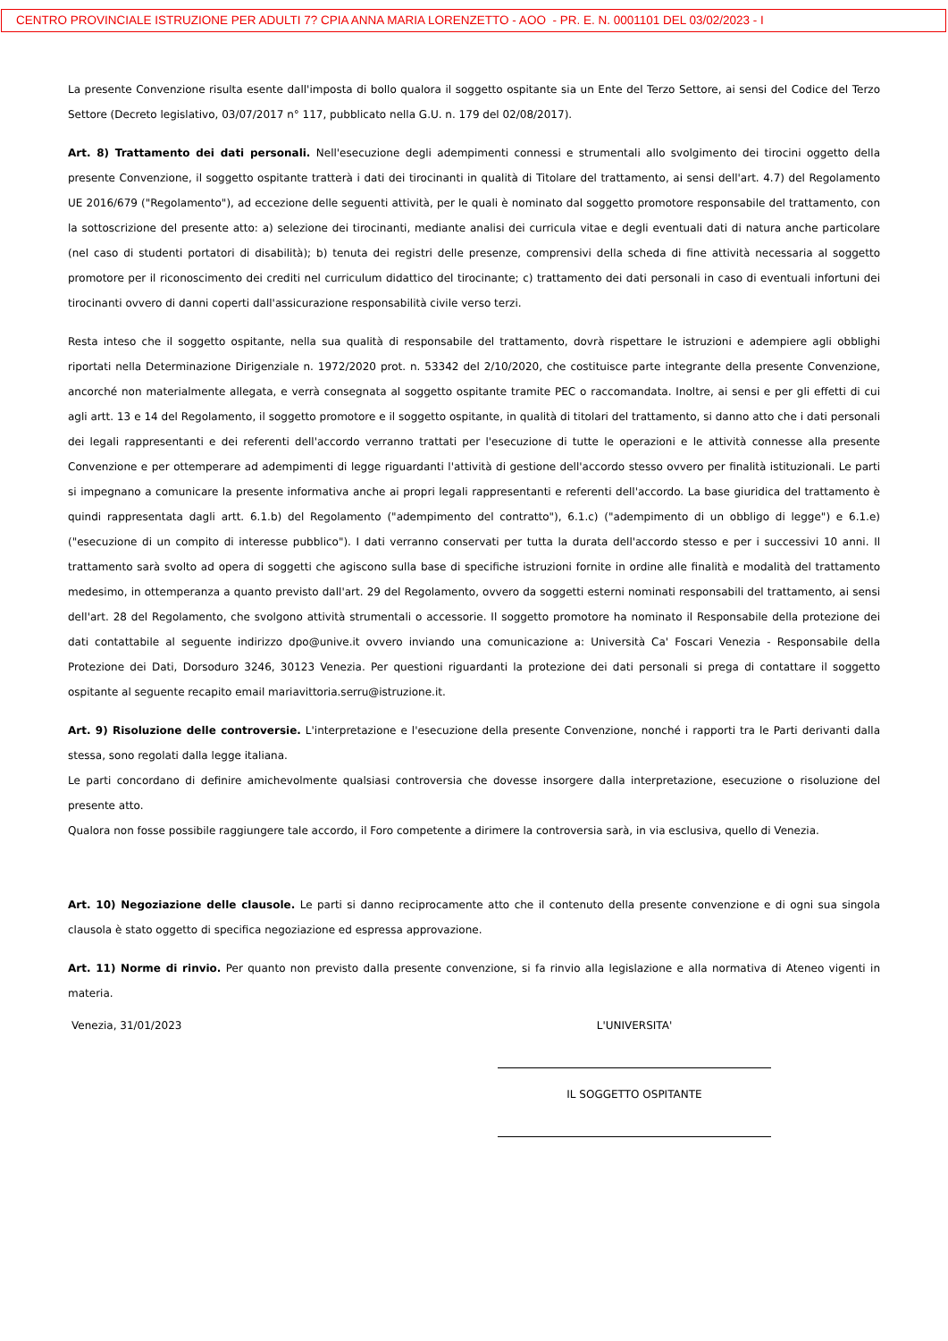CENTRO PROVINCIALE ISTRUZIONE PER ADULTI 7? CPIA ANNA MARIA LORENZETTO - AOO - PR. E. N. 0001101 DEL 03/02/2023 - I
La presente Convenzione risulta esente dall'imposta di bollo qualora il soggetto ospitante sia un Ente del Terzo Settore, ai sensi del Codice del Terzo Settore (Decreto legislativo, 03/07/2017 n° 117, pubblicato nella G.U. n. 179 del 02/08/2017).
Art. 8) Trattamento dei dati personali. Nell'esecuzione degli adempimenti connessi e strumentali allo svolgimento dei tirocini oggetto della presente Convenzione, il soggetto ospitante tratterà i dati dei tirocinanti in qualità di Titolare del trattamento, ai sensi dell'art. 4.7) del Regolamento UE 2016/679 ("Regolamento"), ad eccezione delle seguenti attività, per le quali è nominato dal soggetto promotore responsabile del trattamento, con la sottoscrizione del presente atto: a) selezione dei tirocinanti, mediante analisi dei curricula vitae e degli eventuali dati di natura anche particolare (nel caso di studenti portatori di disabilità); b) tenuta dei registri delle presenze, comprensivi della scheda di fine attività necessaria al soggetto promotore per il riconoscimento dei crediti nel curriculum didattico del tirocinante; c) trattamento dei dati personali in caso di eventuali infortuni dei tirocinanti ovvero di danni coperti dall'assicurazione responsabilità civile verso terzi.
Resta inteso che il soggetto ospitante, nella sua qualità di responsabile del trattamento, dovrà rispettare le istruzioni e adempiere agli obblighi riportati nella Determinazione Dirigenziale n. 1972/2020 prot. n. 53342 del 2/10/2020, che costituisce parte integrante della presente Convenzione, ancorché non materialmente allegata, e verrà consegnata al soggetto ospitante tramite PEC o raccomandata. Inoltre, ai sensi e per gli effetti di cui agli artt. 13 e 14 del Regolamento, il soggetto promotore e il soggetto ospitante, in qualità di titolari del trattamento, si danno atto che i dati personali dei legali rappresentanti e dei referenti dell'accordo verranno trattati per l'esecuzione di tutte le operazioni e le attività connesse alla presente Convenzione e per ottemperare ad adempimenti di legge riguardanti l'attività di gestione dell'accordo stesso ovvero per finalità istituzionali. Le parti si impegnano a comunicare la presente informativa anche ai propri legali rappresentanti e referenti dell'accordo. La base giuridica del trattamento è quindi rappresentata dagli artt. 6.1.b) del Regolamento ("adempimento del contratto"), 6.1.c) ("adempimento di un obbligo di legge") e 6.1.e) ("esecuzione di un compito di interesse pubblico"). I dati verranno conservati per tutta la durata dell'accordo stesso e per i successivi 10 anni. Il trattamento sarà svolto ad opera di soggetti che agiscono sulla base di specifiche istruzioni fornite in ordine alle finalità e modalità del trattamento medesimo, in ottemperanza a quanto previsto dall'art. 29 del Regolamento, ovvero da soggetti esterni nominati responsabili del trattamento, ai sensi dell'art. 28 del Regolamento, che svolgono attività strumentali o accessorie. Il soggetto promotore ha nominato il Responsabile della protezione dei dati contattabile al seguente indirizzo dpo@unive.it ovvero inviando una comunicazione a: Università Ca' Foscari Venezia - Responsabile della Protezione dei Dati, Dorsoduro 3246, 30123 Venezia. Per questioni riguardanti la protezione dei dati personali si prega di contattare il soggetto ospitante al seguente recapito email mariavittoria.serru@istruzione.it.
Art. 9) Risoluzione delle controversie. L'interpretazione e l'esecuzione della presente Convenzione, nonché i rapporti tra le Parti derivanti dalla stessa, sono regolati dalla legge italiana.
Le parti concordano di definire amichevolmente qualsiasi controversia che dovesse insorgere dalla interpretazione, esecuzione o risoluzione del presente atto.
Qualora non fosse possibile raggiungere tale accordo, il Foro competente a dirimere la controversia sarà, in via esclusiva, quello di Venezia.
Art. 10) Negoziazione delle clausole. Le parti si danno reciprocamente atto che il contenuto della presente convenzione e di ogni sua singola clausola è stato oggetto di specifica negoziazione ed espressa approvazione.
Art. 11) Norme di rinvio. Per quanto non previsto dalla presente convenzione, si fa rinvio alla legislazione e alla normativa di Ateneo vigenti in materia.
Venezia, 31/01/2023 L'UNIVERSITA'
IL SOGGETTO OSPITANTE